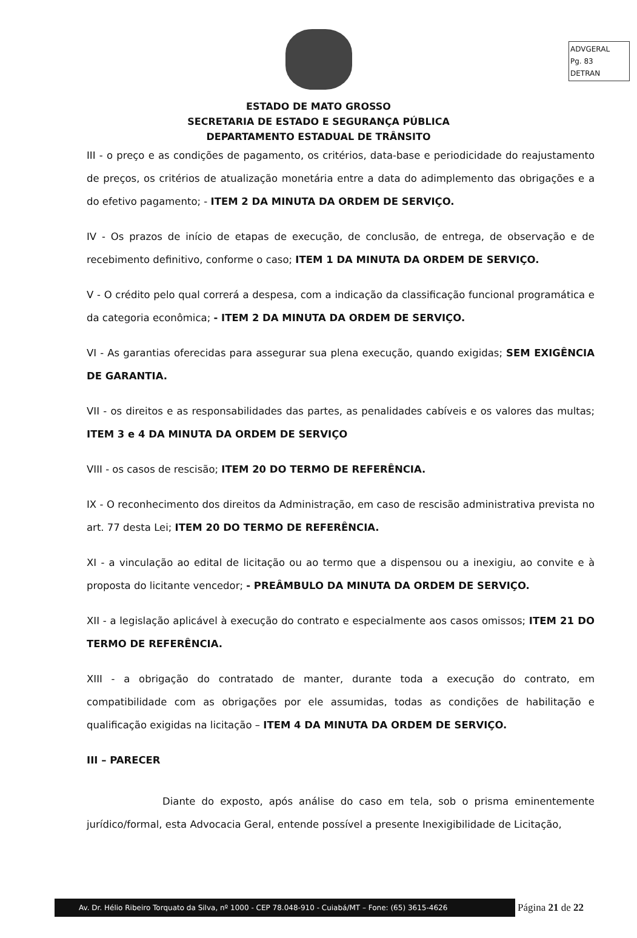ADVGERAL
Pg. 83
DETRAN
ESTADO DE MATO GROSSO
SECRETARIA DE ESTADO E SEGURANÇA PÚBLICA
DEPARTAMENTO ESTADUAL DE TRÂNSITO
III - o preço e as condições de pagamento, os critérios, data-base e periodicidade do reajustamento de preços, os critérios de atualização monetária entre a data do adimplemento das obrigações e a do efetivo pagamento; - ITEM 2 DA MINUTA DA ORDEM DE SERVIÇO.
IV - Os prazos de início de etapas de execução, de conclusão, de entrega, de observação e de recebimento definitivo, conforme o caso; ITEM 1 DA MINUTA DA ORDEM DE SERVIÇO.
V - O crédito pelo qual correrá a despesa, com a indicação da classificação funcional programática e da categoria econômica; - ITEM 2 DA MINUTA DA ORDEM DE SERVIÇO.
VI - As garantias oferecidas para assegurar sua plena execução, quando exigidas; SEM EXIGÊNCIA DE GARANTIA.
VII - os direitos e as responsabilidades das partes, as penalidades cabíveis e os valores das multas; ITEM 3 e 4 DA MINUTA DA ORDEM DE SERVIÇO
VIII - os casos de rescisão; ITEM 20 DO TERMO DE REFERÊNCIA.
IX - O reconhecimento dos direitos da Administração, em caso de rescisão administrativa prevista no art. 77 desta Lei; ITEM 20 DO TERMO DE REFERÊNCIA.
XI - a vinculação ao edital de licitação ou ao termo que a dispensou ou a inexigiu, ao convite e à proposta do licitante vencedor; - PREÂMBULO DA MINUTA DA ORDEM DE SERVIÇO.
XII - a legislação aplicável à execução do contrato e especialmente aos casos omissos; ITEM 21 DO TERMO DE REFERÊNCIA.
XIII - a obrigação do contratado de manter, durante toda a execução do contrato, em compatibilidade com as obrigações por ele assumidas, todas as condições de habilitação e qualificação exigidas na licitação – ITEM 4 DA MINUTA DA ORDEM DE SERVIÇO.
III – PARECER
Diante do exposto, após análise do caso em tela, sob o prisma eminentemente jurídico/formal, esta Advocacia Geral, entende possível a presente Inexigibilidade de Licitação,
Av. Dr. Hélio Ribeiro Torquato da Silva, nº 1000 - CEP 78.048-910 - Cuiabá/MT – Fone: (65) 3615-4626
Página 21 de 22